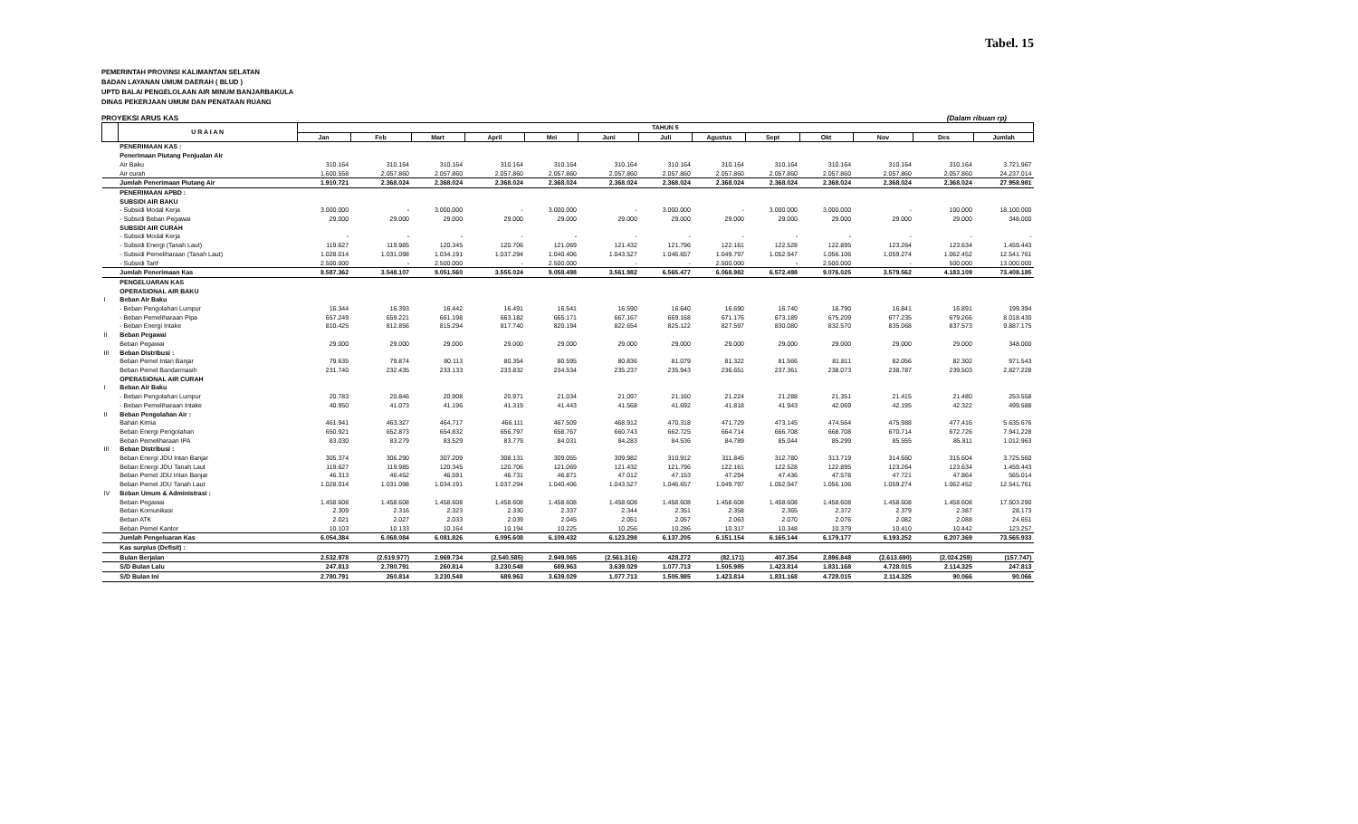Tabel. 15
PEMERINTAH PROVINSI KALIMANTAN SELATAN
BADAN LAYANAN UMUM DAERAH ( BLUD )
UPTD BALAI PENGELOLAAN AIR MINUM BANJARBAKULA
DINAS PEKERJAAN UMUM DAN PENATAAN RUANG
PROYEKSI ARUS KAS (Dalam ribuan rp)
| | U R A I A N | TAHUN 5 | | | | | | | | | | | | |
| --- | --- | --- | --- | --- | --- | --- | --- | --- | --- | --- | --- | --- | --- | --- |
| | | Jan | Feb | Mart | April | Mei | Juni | Juli | Agustus | Sept | Okt | Nov | Des | Jumlah |
| | PENERIMAAN KAS : | | | | | | | | | | | | | |
| | Penerimaan Piutang Penjualan Air | | | | | | | | | | | | | |
| | Air Baku | 310.164 | 310.164 | 310.164 | 310.164 | 310.164 | 310.164 | 310.164 | 310.164 | 310.164 | 310.164 | 310.164 | 310.164 | 3.721.967 |
| | Air curah | 1.600.558 | 2.057.860 | 2.057.860 | 2.057.860 | 2.057.860 | 2.057.860 | 2.057.860 | 2.057.860 | 2.057.860 | 2.057.860 | 2.057.860 | 2.057.860 | 24.237.014 |
| | Jumlah Penerimaan Piutang Air | 1.910.721 | 2.368.024 | 2.368.024 | 2.368.024 | 2.368.024 | 2.368.024 | 2.368.024 | 2.368.024 | 2.368.024 | 2.368.024 | 2.368.024 | 2.368.024 | 27.958.981 |
| | PENERIMAAN APBD : | | | | | | | | | | | | | |
| | SUBSIDI AIR BAKU | | | | | | | | | | | | | |
| | - Subsidi Modal Kerja | 3.000.000 | - | 3.000.000 | - | 3.000.000 | - | 3.000.000 | - | 3.000.000 | 3.000.000 | - | 100.000 | 18.100.000 |
| | - Subsidi Beban Pegawai | 29.000 | 29.000 | 29.000 | 29.000 | 29.000 | 29.000 | 29.000 | 29.000 | 29.000 | 29.000 | 29.000 | 29.000 | 348.000 |
| | SUBSIDI AIR CURAH | | | | | | | | | | | | | |
| | - Subsidi Modal Kerja | - | - | - | - | - | - | - | - | - | - | - | - | - |
| | - Subsidi Energi (Tanah Laut) | 119.627 | 119.985 | 120.345 | 120.706 | 121.069 | 121.432 | 121.796 | 122.161 | 122.528 | 122.895 | 123.264 | 123.634 | 1.459.443 |
| | - Subsidi Pemeliharaan (Tanah Laut) | 1.028.014 | 1.031.098 | 1.034.191 | 1.037.294 | 1.040.406 | 1.043.527 | 1.046.657 | 1.049.797 | 1.052.947 | 1.056.106 | 1.059.274 | 1.062.452 | 12.541.761 |
| | - Subsidi Tarif | 2.500.000 | - | 2.500.000 | - | 2.500.000 | - | - | 2.500.000 | - | 2.500.000 | - | 500.000 | 13.000.000 |
| | Jumlah Penerimaan Kas | 8.587.362 | 3.548.107 | 9.051.560 | 3.555.024 | 9.058.498 | 3.561.982 | 6.565.477 | 6.068.982 | 6.572.498 | 9.076.025 | 3.579.562 | 4.183.109 | 73.408.185 |
| | PENGELUARAN KAS | | | | | | | | | | | | | |
| | OPERASIONAL AIR BAKU | | | | | | | | | | | | | |
| I | Beban Air Baku | | | | | | | | | | | | | |
| | - Beban Pengolahan Lumpur | 16.344 | 16.393 | 16.442 | 16.491 | 16.541 | 16.590 | 16.640 | 16.690 | 16.740 | 16.790 | 16.841 | 16.891 | 199.394 |
| | - Beban Pemeliharaan Pipa | 657.249 | 659.221 | 661.198 | 663.182 | 665.171 | 667.167 | 669.168 | 671.176 | 673.189 | 675.209 | 677.235 | 679.266 | 8.018.430 |
| | - Beban Energi Intake | 810.425 | 812.856 | 815.294 | 817.740 | 820.194 | 822.654 | 825.122 | 827.597 | 830.080 | 832.570 | 835.068 | 837.573 | 9.887.175 |
| II | Beban Pegawai | | | | | | | | | | | | | |
| | Beban Pegawai | 29.000 | 29.000 | 29.000 | 29.000 | 29.000 | 29.000 | 29.000 | 29.000 | 29.000 | 29.000 | 29.000 | 29.000 | 348.000 |
| III | Beban Distribusi : | | | | | | | | | | | | | |
| | Beban Pemel Intan Banjar | 79.635 | 79.874 | 80.113 | 80.354 | 80.595 | 80.836 | 81.079 | 81.322 | 81.566 | 81.811 | 82.056 | 82.302 | 971.543 |
| | Beban Pemel Bandarmasih | 231.740 | 232.435 | 233.133 | 233.832 | 234.534 | 235.237 | 235.943 | 236.651 | 237.361 | 238.073 | 238.787 | 239.503 | 2.827.228 |
| | OPERASIONAL AIR CURAH | | | | | | | | | | | | | |
| I | Beban Air Baku | | | | | | | | | | | | | |
| | - Beban Pengolahan Lumpur | 20.783 | 20.846 | 20.908 | 20.971 | 21.034 | 21.097 | 21.160 | 21.224 | 21.288 | 21.351 | 21.415 | 21.480 | 253.558 |
| | - Beban Pemeliharaan Intake | 40.950 | 41.073 | 41.196 | 41.319 | 41.443 | 41.568 | 41.692 | 41.818 | 41.943 | 42.069 | 42.195 | 42.322 | 499.588 |
| II | Beban Pengolahan Air : | | | | | | | | | | | | | |
| | Bahan Kimia | 461.941 | 463.327 | 464.717 | 466.111 | 467.509 | 468.912 | 470.318 | 471.729 | 473.145 | 474.564 | 475.988 | 477.416 | 5.635.676 |
| | Beban Energi Pengolahan | 650.921 | 652.873 | 654.832 | 656.797 | 658.767 | 660.743 | 662.725 | 664.714 | 666.708 | 668.708 | 670.714 | 672.726 | 7.941.228 |
| | Beban Pemeliharaan IPA | 83.030 | 83.279 | 83.529 | 83.779 | 84.031 | 84.283 | 84.536 | 84.789 | 85.044 | 85.299 | 85.555 | 85.811 | 1.012.963 |
| III | Beban Distribusi : | | | | | | | | | | | | | |
| | Beban Energi JDU Intan Banjar | 305.374 | 306.290 | 307.209 | 308.131 | 309.055 | 309.982 | 310.912 | 311.845 | 312.780 | 313.719 | 314.660 | 315.604 | 3.725.560 |
| | Beban Energi JDU Tanah Laut | 119.627 | 119.985 | 120.345 | 120.706 | 121.069 | 121.432 | 121.796 | 122.161 | 122.528 | 122.895 | 123.264 | 123.634 | 1.459.443 |
| | Beban Pemel JDU Intan Banjar | 46.313 | 46.452 | 46.591 | 46.731 | 46.871 | 47.012 | 47.153 | 47.294 | 47.436 | 47.578 | 47.721 | 47.864 | 565.014 |
| | Beban Pemel JDU Tanah Laut | 1.028.014 | 1.031.098 | 1.034.191 | 1.037.294 | 1.040.406 | 1.043.527 | 1.046.657 | 1.049.797 | 1.052.947 | 1.056.106 | 1.059.274 | 1.062.452 | 12.541.761 |
| IV | Beban Umum & Administrasi : | | | | | | | | | | | | | |
| | Beban Pegawai | 1.458.608 | 1.458.608 | 1.458.608 | 1.458.608 | 1.458.608 | 1.458.608 | 1.458.608 | 1.458.608 | 1.458.608 | 1.458.608 | 1.458.608 | 1.458.608 | 17.503.290 |
| | Beban Komunikasi | 2.309 | 2.316 | 2.323 | 2.330 | 2.337 | 2.344 | 2.351 | 2.358 | 2.365 | 2.372 | 2.379 | 2.387 | 28.173 |
| | Beban ATK | 2.021 | 2.027 | 2.033 | 2.039 | 2.045 | 2.051 | 2.057 | 2.063 | 2.070 | 2.076 | 2.082 | 2.088 | 24.651 |
| | Beban Pemel Kantor | 10.103 | 10.133 | 10.164 | 10.194 | 10.225 | 10.256 | 10.286 | 10.317 | 10.348 | 10.379 | 10.410 | 10.442 | 123.257 |
| | Jumlah Pengeluaran Kas | 6.054.384 | 6.068.084 | 6.081.826 | 6.095.608 | 6.109.432 | 6.123.298 | 6.137.205 | 6.151.154 | 6.165.144 | 6.179.177 | 6.193.252 | 6.207.369 | 73.565.933 |
| | Kas surplus (Defisit) : | | | | | | | | | | | | | |
| | Bulan Berjalan | 2.532.978 | (2.519.977) | 2.969.734 | (2.540.585) | 2.949.065 | (2.561.316) | 428.272 | (82.171) | 407.354 | 2.896.848 | (2.613.690) | (2.024.259) | (157.747) |
| | S/D Bulan Lalu | 247.813 | 2.780.791 | 260.814 | 3.230.548 | 689.963 | 3.639.029 | 1.077.713 | 1.505.985 | 1.423.814 | 1.831.168 | 4.728.015 | 2.114.325 | 247.813 |
| | S/D Bulan Ini | 2.780.791 | 260.814 | 3.230.548 | 689.963 | 3.639.029 | 1.077.713 | 1.505.985 | 1.423.814 | 1.831.168 | 4.728.015 | 2.114.325 | 90.066 | 90.066 |